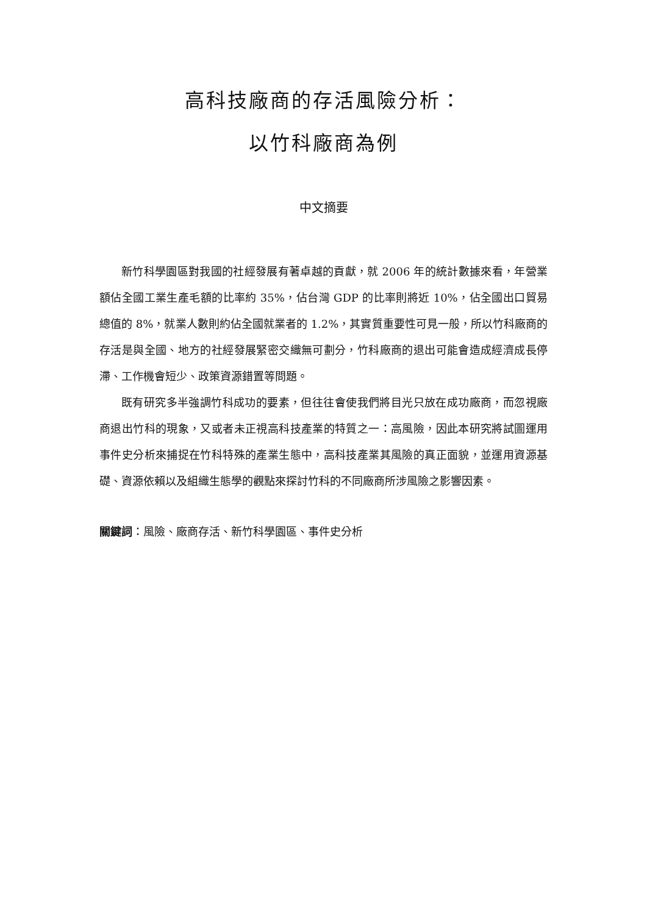高科技廠商的存活風險分析：
以竹科廠商為例
中文摘要
新竹科學園區對我國的社經發展有著卓越的貢獻，就 2006 年的統計數據來看，年營業額佔全國工業生產毛額的比率約 35%，佔台灣 GDP 的比率則將近 10%，佔全國出口貿易總值的 8%，就業人數則約佔全國就業者的 1.2%，其實質重要性可見一般，所以竹科廠商的存活是與全國、地方的社經發展緊密交織無可劃分，竹科廠商的退出可能會造成經濟成長停滯、工作機會短少、政策資源錯置等問題。
既有研究多半強調竹科成功的要素，但往往會使我們將目光只放在成功廠商，而忽視廠商退出竹科的現象，又或者未正視高科技產業的特質之一：高風險，因此本研究將試圖運用事件史分析來捕捉在竹科特殊的產業生態中，高科技產業其風險的真正面貌，並運用資源基礎、資源依賴以及組織生態學的觀點來探討竹科的不同廠商所涉風險之影響因素。
關鍵詞：風險、廠商存活、新竹科學園區、事件史分析